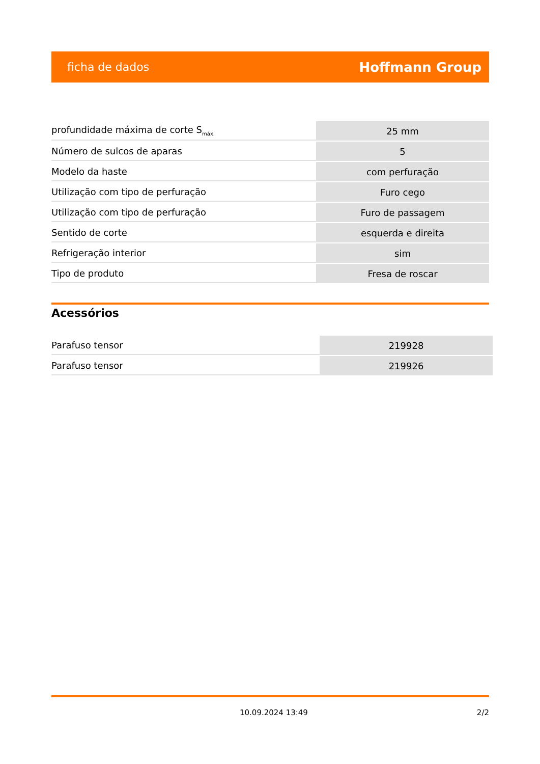ficha de dados Hoffmann Group
| profundidade máxima de corte S<sub>máx.</sub> | 25 mm |
| Número de sulcos de aparas | 5 |
| Modelo da haste | com perfuração |
| Utilização com tipo de perfuração | Furo cego |
| Utilização com tipo de perfuração | Furo de passagem |
| Sentido de corte | esquerda e direita |
| Refrigeração interior | sim |
| Tipo de produto | Fresa de roscar |
Acessórios
| Parafuso tensor | 219928 |
| Parafuso tensor | 219926 |
10.09.2024 13:49 2/2